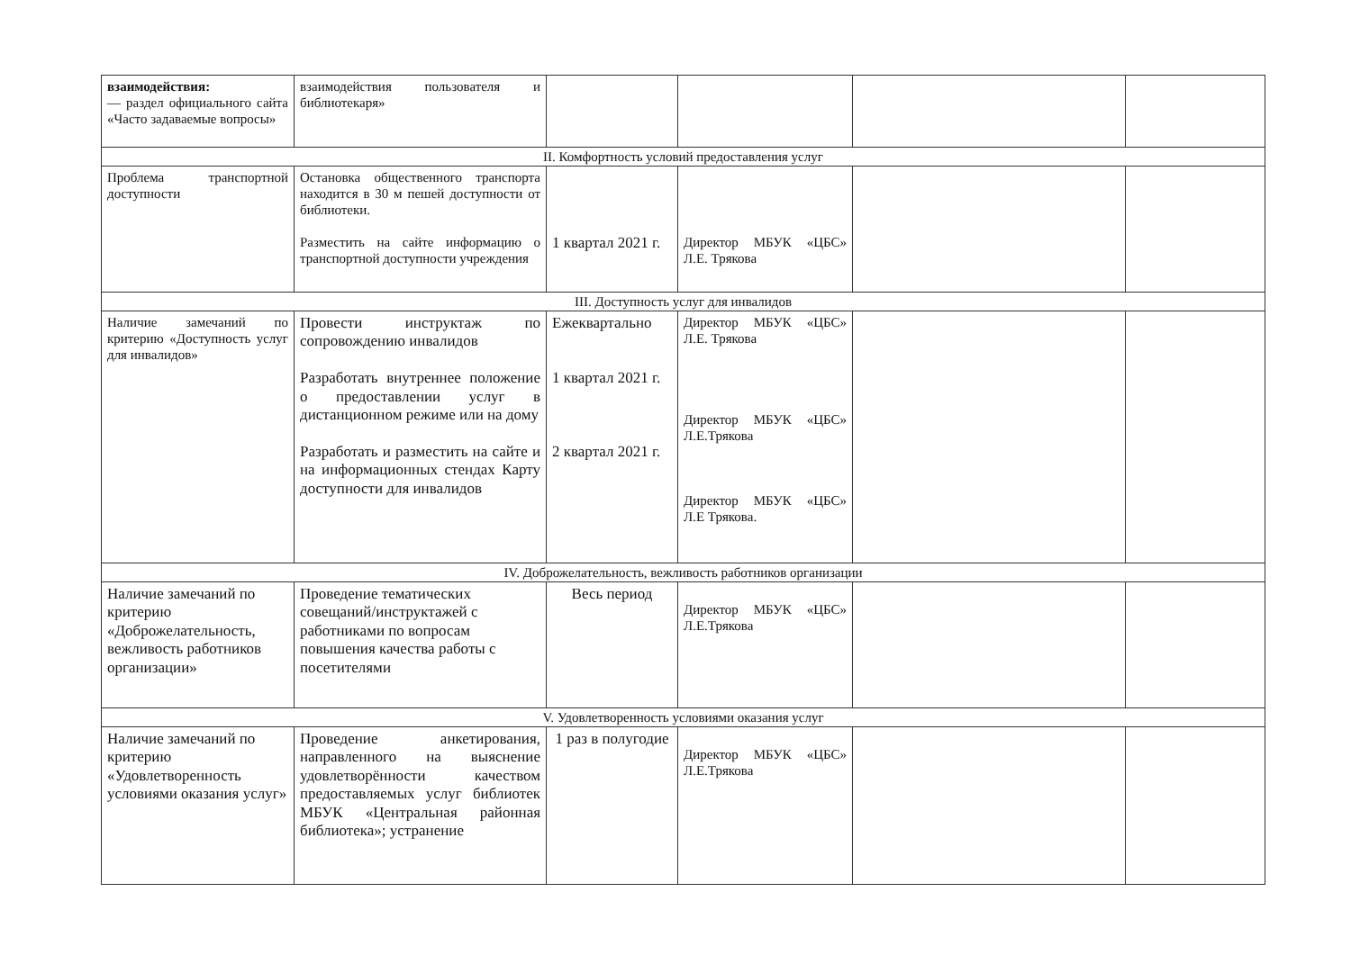| взаимодействия: — раздел официального сайта «Часто задаваемые вопросы» | взаимодействия пользователя и библиотекаря» | | | | |
| II. Комфортность условий предоставления услуг | | | | | |
| Проблема транспортной доступности | Остановка общественного транспорта находится в 30 м пешей доступности от библиотеки. Разместить на сайте информацию о транспортной доступности учреждения | 1 квартал 2021 г. | Директор МБУК «ЦБС» Л.Е. Трякова | | |
| III. Доступность услуг для инвалидов | | | | | |
| Наличие замечаний по критерию «Доступность услуг для инвалидов» | Провести инструктаж по сопровождению инвалидов Разработать внутреннее положение о предоставлении услуг в дистанционном режиме или на дому Разработать и разместить на сайте и на информационных стендах Карту доступности для инвалидов | Ежеквартально 1 квартал 2021 г. 2 квартал 2021 г. | Директор МБУК «ЦБС» Л.Е. Трякова Директор МБУК «ЦБС» Л.Е.Трякова Директор МБУК «ЦБС» Л.Е Трякова. | | |
| IV. Доброжелательность, вежливость работников организации | | | | | |
| Наличие замечаний по критерию «Доброжелательность, вежливость работников организации» | Проведение тематических совещаний/инструктажей с работниками по вопросам повышения качества работы с посетителями | Весь период | Директор МБУК «ЦБС» Л.Е.Трякова | | |
| V. Удовлетворенность условиями оказания услуг | | | | | |
| Наличие замечаний по критерию «Удовлетворенность условиями оказания услуг» | Проведение анкетирования, направленного на выяснение удовлетворённости качеством предоставляемых услуг библиотек МБУК «Центральная районная библиотека»; устранение | 1 раз в полугодие | Директор МБУК «ЦБС» Л.Е.Трякова | | |